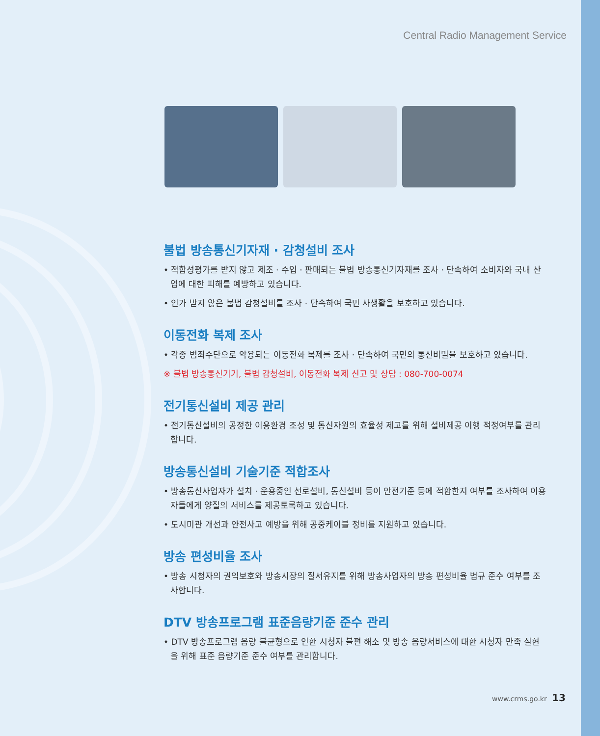Central Radio Management Service
불법 방송통신기자재 · 감청설비 조사
• 적합성평가를 받지 않고 제조 · 수입 · 판매되는 불법 방송통신기자재를 조사 · 단속하여 소비자와 국내 산업에 대한 피해를 예방하고 있습니다.
• 인가 받지 않은 불법 감청설비를 조사 · 단속하여 국민 사생활을 보호하고 있습니다.
이동전화 복제 조사
• 각종 범죄수단으로 악용되는 이동전화 복제를 조사 · 단속하여 국민의 통신비밀을 보호하고 있습니다.
※ 불법 방송통신기기, 불법 감청설비, 이동전화 복제 신고 및 상담 : 080-700-0074
전기통신설비 제공 관리
• 전기통신설비의 공정한 이용환경 조성 및 통신자원의 효율성 제고를 위해 설비제공 이행 적정여부를 관리합니다.
방송통신설비 기술기준 적합조사
• 방송통신사업자가 설치 · 운용중인 선로설비, 통신설비 등이 안전기준 등에 적합한지 여부를 조사하여 이용자들에게 양질의 서비스를 제공토록하고 있습니다.
• 도시미관 개선과 안전사고 예방을 위해 공중케이블 정비를 지원하고 있습니다.
방송 편성비율 조사
• 방송 시청자의 권익보호와 방송시장의 질서유지를 위해 방송사업자의 방송 편성비율 법규 준수 여부를 조사합니다.
DTV 방송프로그램 표준음량기준 준수 관리
• DTV 방송프로그램 음량 불균형으로 인한 시청자 불편 해소 및 방송 음량서비스에 대한 시청자 만족 실현을 위해 표준 음량기준 준수 여부를 관리합니다.
www.crms.go.kr 13